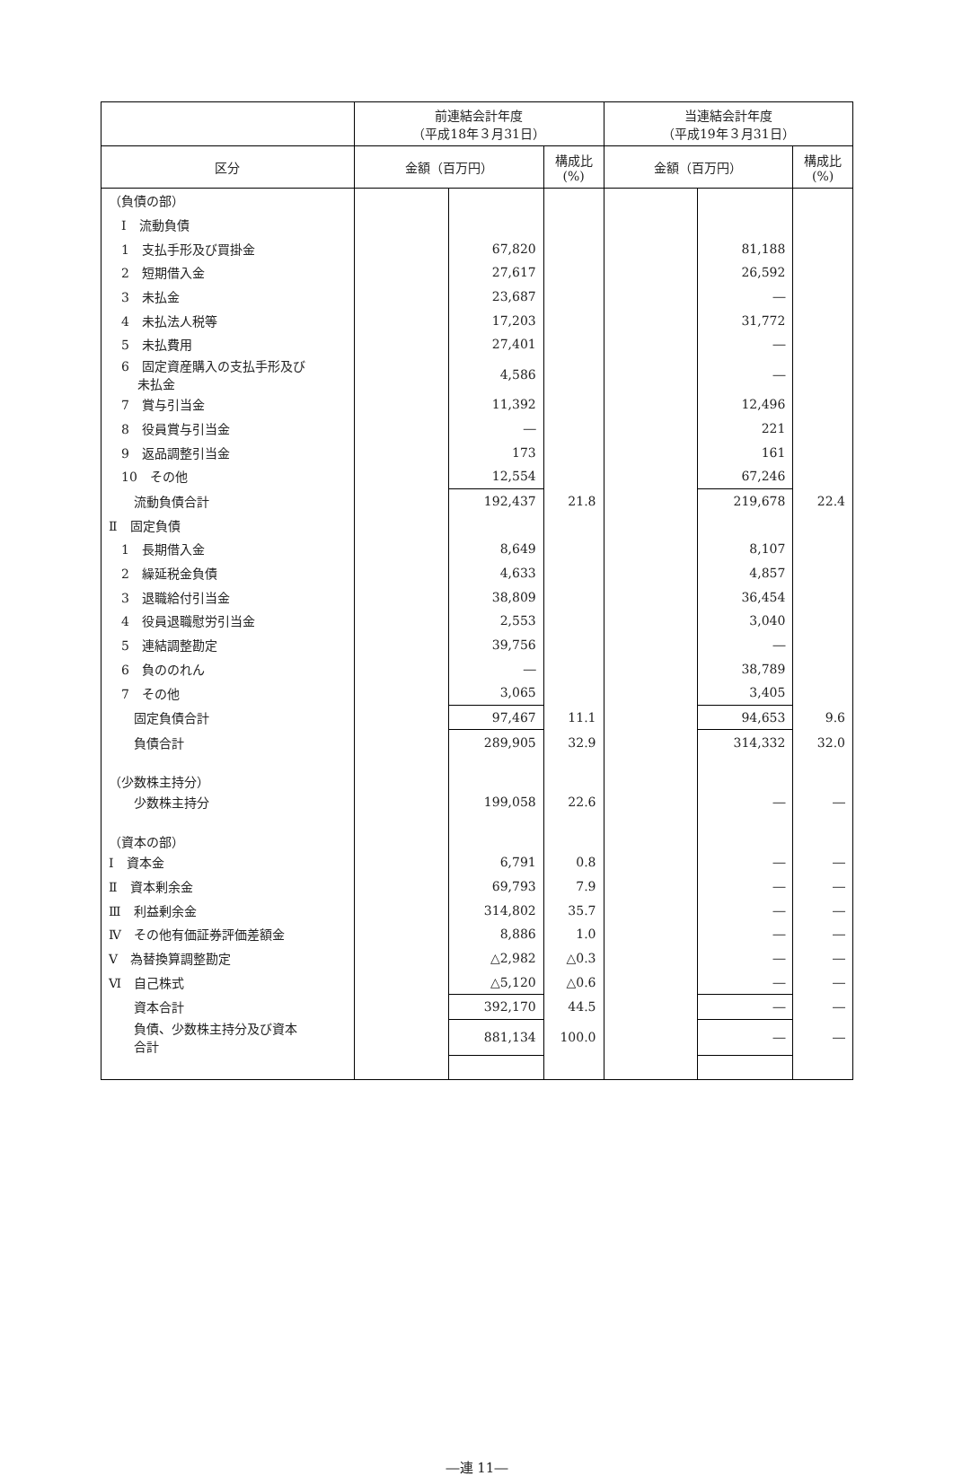| | 前連結会計年度 （平成18年３月31日） | | | 当連結会計年度 （平成19年３月31日） | | |
| --- | --- | --- | --- | --- | --- | --- |
| 区分 | 金額（百万円） | | 構成比 (%) | 金額（百万円） | | 構成比 (%) |
| （負債の部） | | | | | | |
| Ⅰ 流動負債 | | | | | | |
| 1 支払手形及び買掛金 | | 67,820 | | | 81,188 | |
| 2 短期借入金 | | 27,617 | | | 26,592 | |
| 3 未払金 | | 23,687 | | | ― | |
| 4 未払法人税等 | | 17,203 | | | 31,772 | |
| 5 未払費用 | | 27,401 | | | ― | |
| 6 固定資産購入の支払手形及び 未払金 | | 4,586 | | | ― | |
| 7 賞与引当金 | | 11,392 | | | 12,496 | |
| 8 役員賞与引当金 | | ― | | | 221 | |
| 9 返品調整引当金 | | 173 | | | 161 | |
| 10 その他 | | 12,554 | | | 67,246 | |
| 流動負債合計 | | 192,437 | 21.8 | | 219,678 | 22.4 |
| Ⅱ 固定負債 | | | | | | |
| 1 長期借入金 | | 8,649 | | | 8,107 | |
| 2 繰延税金負債 | | 4,633 | | | 4,857 | |
| 3 退職給付引当金 | | 38,809 | | | 36,454 | |
| 4 役員退職慰労引当金 | | 2,553 | | | 3,040 | |
| 5 連結調整勘定 | | 39,756 | | | ― | |
| 6 負ののれん | | ― | | | 38,789 | |
| 7 その他 | | 3,065 | | | 3,405 | |
| 固定負債合計 | | 97,467 | 11.1 | | 94,653 | 9.6 |
| 負債合計 | | 289,905 | 32.9 | | 314,332 | 32.0 |
| （少数株主持分） | | | | | | |
| 少数株主持分 | | 199,058 | 22.6 | | ― | ― |
| （資本の部） | | | | | | |
| Ⅰ 資本金 | | 6,791 | 0.8 | | ― | ― |
| Ⅱ 資本剰余金 | | 69,793 | 7.9 | | ― | ― |
| Ⅲ 利益剰余金 | | 314,802 | 35.7 | | ― | ― |
| Ⅳ その他有価証券評価差額金 | | 8,886 | 1.0 | | ― | ― |
| Ⅴ 為替換算調整勘定 | | △2,982 | △0.3 | | ― | ― |
| Ⅵ 自己株式 | | △5,120 | △0.6 | | ― | ― |
| 資本合計 | | 392,170 | 44.5 | | ― | ― |
| 負債、少数株主持分及び資本 合計 | | 881,134 | 100.0 | | ― | ― |
―連 11―